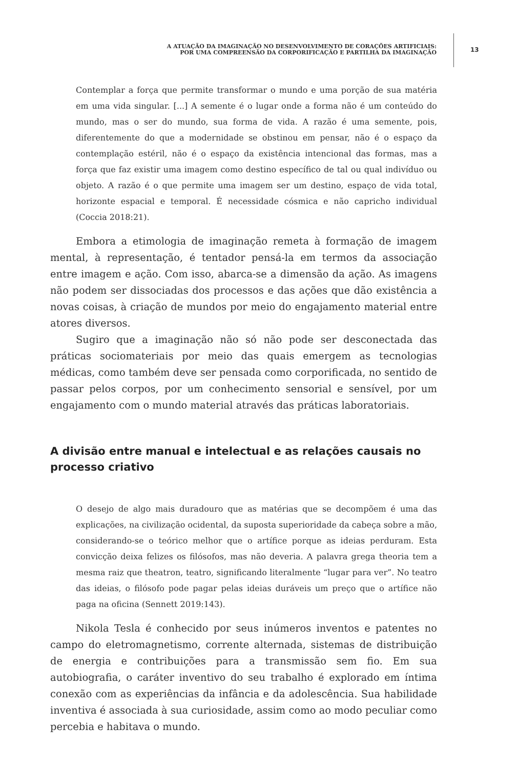A ATUAÇÃO DA IMAGINAÇÃO NO DESENVOLVIMENTO DE CORAÇÕES ARTIFICIAIS:
POR UMA COMPREENSÃO DA CORPORIFICAÇÃO E PARTILHA DA IMAGINAÇÃO
13
Contemplar a força que permite transformar o mundo e uma porção de sua matéria em uma vida singular. [...] A semente é o lugar onde a forma não é um conteúdo do mundo, mas o ser do mundo, sua forma de vida. A razão é uma semente, pois, diferentemente do que a modernidade se obstinou em pensar, não é o espaço da contemplação estéril, não é o espaço da existência intencional das formas, mas a força que faz existir uma imagem como destino específico de tal ou qual indivíduo ou objeto. A razão é o que permite uma imagem ser um destino, espaço de vida total, horizonte espacial e temporal. É necessidade cósmica e não capricho individual (Coccia 2018:21).
Embora a etimologia de imaginação remeta à formação de imagem mental, à representação, é tentador pensá-la em termos da associação entre imagem e ação. Com isso, abarca-se a dimensão da ação. As imagens não podem ser dissociadas dos processos e das ações que dão existência a novas coisas, à criação de mundos por meio do engajamento material entre atores diversos.
Sugiro que a imaginação não só não pode ser desconectada das práticas sociomateriais por meio das quais emergem as tecnologias médicas, como também deve ser pensada como corporificada, no sentido de passar pelos corpos, por um conhecimento sensorial e sensível, por um engajamento com o mundo material através das práticas laboratoriais.
A divisão entre manual e intelectual e as relações causais no processo criativo
O desejo de algo mais duradouro que as matérias que se decompõem é uma das explicações, na civilização ocidental, da suposta superioridade da cabeça sobre a mão, considerando-se o teórico melhor que o artífice porque as ideias perduram. Esta convicção deixa felizes os filósofos, mas não deveria. A palavra grega theoria tem a mesma raiz que theatron, teatro, significando literalmente “lugar para ver”. No teatro das ideias, o filósofo pode pagar pelas ideias duráveis um preço que o artífice não paga na oficina (Sennett 2019:143).
Nikola Tesla é conhecido por seus inúmeros inventos e patentes no campo do eletromagnetismo, corrente alternada, sistemas de distribuição de energia e contribuições para a transmissão sem fio. Em sua autobiografia, o caráter inventivo do seu trabalho é explorado em íntima conexão com as experiências da infância e da adolescência. Sua habilidade inventiva é associada à sua curiosidade, assim como ao modo peculiar como percebia e habitava o mundo.